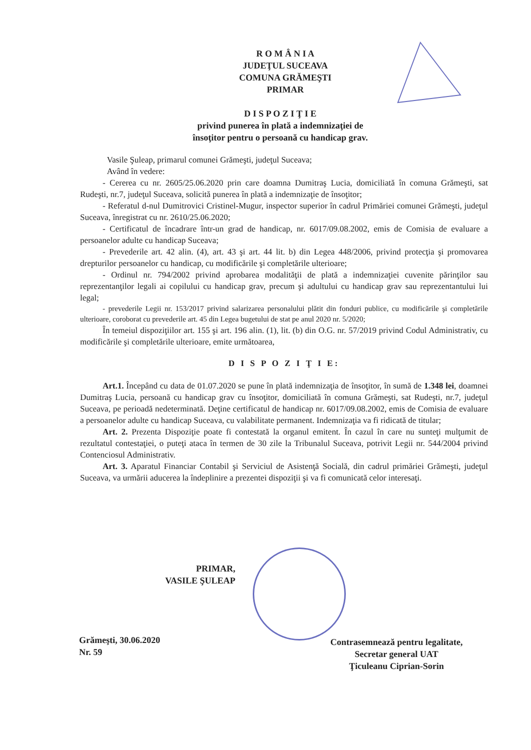R O M Â N I A
JUDEŢUL SUCEAVA
COMUNA GRĂMEŞTI
PRIMAR
D I S P O Z I Ţ I E
privind punerea în plată a indemnizaţiei de
însoţitor pentru o persoană cu handicap grav.
Vasile Şuleap, primarul comunei Grămeşti, judeţul Suceava;
Având în vedere:
- Cererea cu nr. 2605/25.06.2020 prin care doamna Dumitraş Lucia, domiciliată în comuna Grămeşti, sat Rudeşti, nr.7, judeţul Suceava, solicită punerea în plată a indemnizaţie de însoţitor;
- Referatul d-nul Dumitrovici Cristinel-Mugur, inspector superior în cadrul Primăriei comunei Grămeşti, judeţul Suceava, înregistrat cu nr. 2610/25.06.2020;
- Certificatul de încadrare într-un grad de handicap, nr. 6017/09.08.2002, emis de Comisia de evaluare a persoanelor adulte cu handicap Suceava;
- Prevederile art. 42 alin. (4), art. 43 şi art. 44 lit. b) din Legea 448/2006, privind protecţia şi promovarea drepturilor persoanelor cu handicap, cu modificările şi completările ulterioare;
- Ordinul nr. 794/2002 privind aprobarea modalităţii de plată a indemnizaţiei cuvenite părinţilor sau reprezentanţilor legali ai copilului cu handicap grav, precum şi adultului cu handicap grav sau reprezentantului lui legal;
- prevederile Legii nr. 153/2017 privind salarizarea personalului plătit din fonduri publice, cu modificările şi completările ulterioare, coroborat cu prevederile art. 45 din Legea bugetului de stat pe anul 2020 nr. 5/2020;
În temeiul dispoziţiilor art. 155 şi art. 196 alin. (1), lit. (b) din O.G. nr. 57/2019 privind Codul Administrativ, cu modificările şi completările ulterioare, emite următoarea,
D I S P O Z I Ţ I E:
Art.1. Începând cu data de 01.07.2020 se pune în plată indemnizaţia de însoţitor, în sumă de 1.348 lei, doamnei Dumitraş Lucia, persoană cu handicap grav cu însoţitor, domiciliată în comuna Grămeşti, sat Rudeşti, nr.7, judeţul Suceava, pe perioadă nedeterminată. Deţine certificatul de handicap nr. 6017/09.08.2002, emis de Comisia de evaluare a persoanelor adulte cu handicap Suceava, cu valabilitate permanent. Indemnizaţia va fi ridicată de titular;
Art. 2. Prezenta Dispoziţie poate fi contestată la organul emitent. În cazul în care nu sunteţi mulţumit de rezultatul contestaţiei, o puteţi ataca în termen de 30 zile la Tribunalul Suceava, potrivit Legii nr. 544/2004 privind Contenciosul Administrativ.
Art. 3. Aparatul Financiar Contabil şi Serviciul de Asistenţă Socială, din cadrul primăriei Grămeşti, judeţul Suceava, va urmării aducerea la îndeplinire a prezentei dispoziţii şi va fi comunicată celor interesaţi.
PRIMAR,
VASILE ŞULEAP
Grămeşti, 30.06.2020
Nr. 59
Contrasemnează pentru legalitate,
Secretar general UAT
Ţiculeanu Ciprian-Sorin